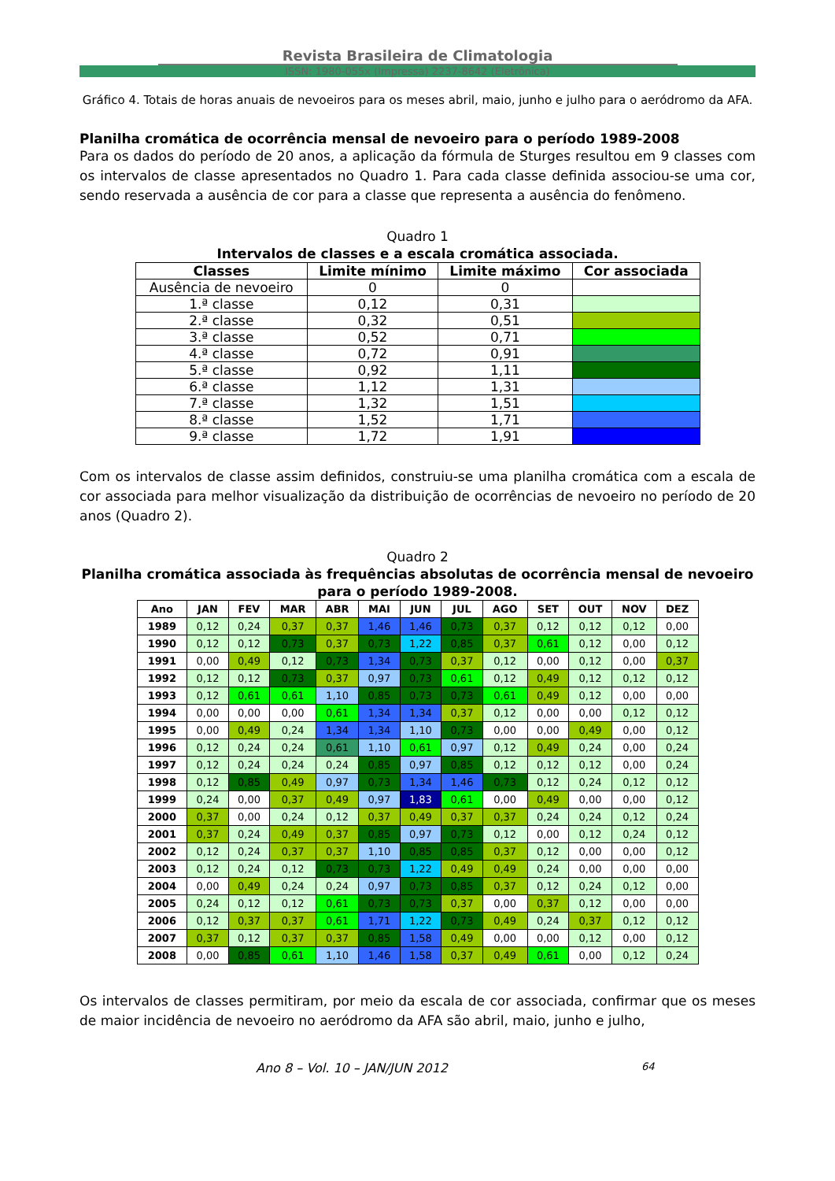Revista Brasileira de Climatologia
ISSN: 1980-055x (Impressa) 2237-8642 (Eletrônica)
Gráfico 4. Totais de horas anuais de nevoeiros para os meses abril, maio, junho e julho para o aeródromo da AFA.
Planilha cromática de ocorrência mensal de nevoeiro para o período 1989-2008
Para os dados do período de 20 anos, a aplicação da fórmula de Sturges resultou em 9 classes com os intervalos de classe apresentados no Quadro 1. Para cada classe definida associou-se uma cor, sendo reservada a ausência de cor para a classe que representa a ausência do fenômeno.
Quadro 1
Intervalos de classes e a escala cromática associada.
| Classes | Limite mínimo | Limite máximo | Cor associada |
| --- | --- | --- | --- |
| Ausência de nevoeiro | 0 | 0 | |
| 1.ª classe | 0,12 | 0,31 | |
| 2.ª classe | 0,32 | 0,51 | |
| 3.ª classe | 0,52 | 0,71 | |
| 4.ª classe | 0,72 | 0,91 | |
| 5.ª classe | 0,92 | 1,11 | |
| 6.ª classe | 1,12 | 1,31 | |
| 7.ª classe | 1,32 | 1,51 | |
| 8.ª classe | 1,52 | 1,71 | |
| 9.ª classe | 1,72 | 1,91 | |
Com os intervalos de classe assim definidos, construiu-se uma planilha cromática com a escala de cor associada para melhor visualização da distribuição de ocorrências de nevoeiro no período de 20 anos (Quadro 2).
Quadro 2
Planilha cromática associada às frequências absolutas de ocorrência mensal de nevoeiro para o período 1989-2008.
| Ano | JAN | FEV | MAR | ABR | MAI | JUN | JUL | AGO | SET | OUT | NOV | DEZ |
| --- | --- | --- | --- | --- | --- | --- | --- | --- | --- | --- | --- | --- |
| 1989 | 0,12 | 0,24 | 0,37 | 0,37 | 1,46 | 1,46 | 0,73 | 0,37 | 0,12 | 0,12 | 0,12 | 0,00 |
| 1990 | 0,12 | 0,12 | 0,73 | 0,37 | 0,73 | 1,22 | 0,85 | 0,37 | 0,61 | 0,12 | 0,00 | 0,12 |
| 1991 | 0,00 | 0,49 | 0,12 | 0,73 | 1,34 | 0,73 | 0,37 | 0,12 | 0,00 | 0,12 | 0,00 | 0,37 |
| 1992 | 0,12 | 0,12 | 0,73 | 0,37 | 0,97 | 0,73 | 0,61 | 0,12 | 0,49 | 0,12 | 0,12 | 0,12 |
| 1993 | 0,12 | 0,61 | 0,61 | 1,10 | 0,85 | 0,73 | 0,73 | 0,61 | 0,49 | 0,12 | 0,00 | 0,00 |
| 1994 | 0,00 | 0,00 | 0,00 | 0,61 | 1,34 | 1,34 | 0,37 | 0,12 | 0,00 | 0,00 | 0,12 | 0,12 |
| 1995 | 0,00 | 0,49 | 0,24 | 1,34 | 1,34 | 1,10 | 0,73 | 0,00 | 0,00 | 0,49 | 0,00 | 0,12 |
| 1996 | 0,12 | 0,24 | 0,24 | 0,61 | 1,10 | 0,61 | 0,97 | 0,12 | 0,49 | 0,24 | 0,00 | 0,24 |
| 1997 | 0,12 | 0,24 | 0,24 | 0,24 | 0,85 | 0,97 | 0,85 | 0,12 | 0,12 | 0,12 | 0,00 | 0,24 |
| 1998 | 0,12 | 0,85 | 0,49 | 0,97 | 0,73 | 1,34 | 1,46 | 0,73 | 0,12 | 0,24 | 0,12 | 0,12 |
| 1999 | 0,24 | 0,00 | 0,37 | 0,49 | 0,97 | 1,83 | 0,61 | 0,00 | 0,49 | 0,00 | 0,00 | 0,12 |
| 2000 | 0,37 | 0,00 | 0,24 | 0,12 | 0,37 | 0,49 | 0,37 | 0,37 | 0,24 | 0,24 | 0,12 | 0,24 |
| 2001 | 0,37 | 0,24 | 0,49 | 0,37 | 0,85 | 0,97 | 0,73 | 0,12 | 0,00 | 0,12 | 0,24 | 0,12 |
| 2002 | 0,12 | 0,24 | 0,37 | 0,37 | 1,10 | 0,85 | 0,85 | 0,37 | 0,12 | 0,00 | 0,00 | 0,12 |
| 2003 | 0,12 | 0,24 | 0,12 | 0,73 | 0,73 | 1,22 | 0,49 | 0,49 | 0,24 | 0,00 | 0,00 | 0,00 |
| 2004 | 0,00 | 0,49 | 0,24 | 0,24 | 0,97 | 0,73 | 0,85 | 0,37 | 0,12 | 0,24 | 0,12 | 0,00 |
| 2005 | 0,24 | 0,12 | 0,12 | 0,61 | 0,73 | 0,73 | 0,37 | 0,00 | 0,37 | 0,12 | 0,00 | 0,00 |
| 2006 | 0,12 | 0,37 | 0,37 | 0,61 | 1,71 | 1,22 | 0,73 | 0,49 | 0,24 | 0,37 | 0,12 | 0,12 |
| 2007 | 0,37 | 0,12 | 0,37 | 0,37 | 0,85 | 1,58 | 0,49 | 0,00 | 0,00 | 0,12 | 0,00 | 0,12 |
| 2008 | 0,00 | 0,85 | 0,61 | 1,10 | 1,46 | 1,58 | 0,37 | 0,49 | 0,61 | 0,00 | 0,12 | 0,24 |
Os intervalos de classes permitiram, por meio da escala de cor associada, confirmar que os meses de maior incidência de nevoeiro no aeródromo da AFA são abril, maio, junho e julho,
Ano 8 – Vol. 10 – JAN/JUN 2012 64